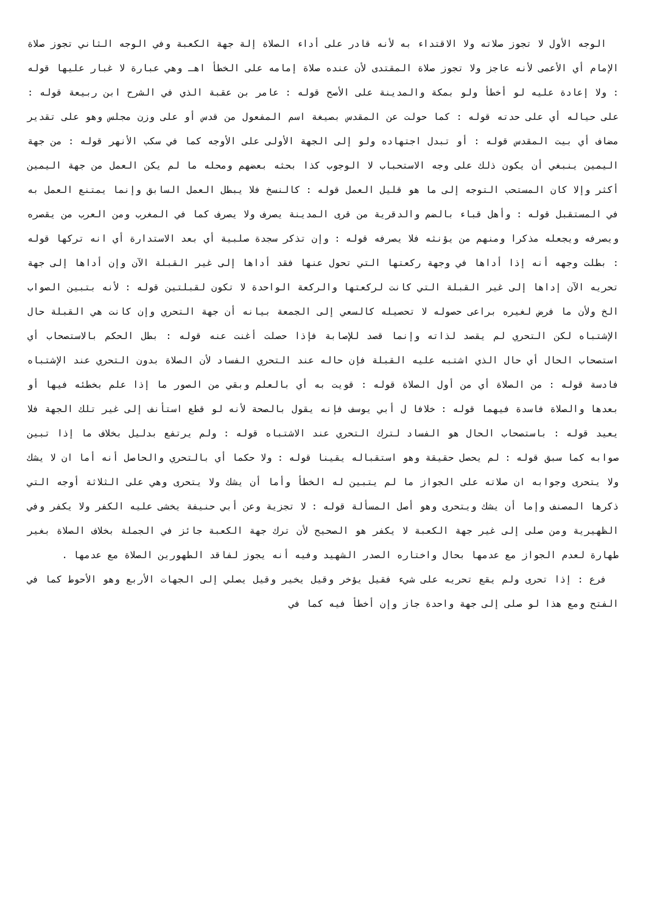الوجه الأول لا تجوز صلاته ولا الاقتداء به لأنه قادر على أداء الصلاة إلة جهة الكعبة وفي الوجه الثاني تجوز صلاة الإمام أي الأعمى لأنه عاجز ولا تجوز صلاة المقتدى لأن عنده صلاة إمامه على الخطأ اهـ وهي عبارة لا غبار عليها قوله : ولا إعادة عليه لو أخطأ ولو بمكة والمدينة على الأصح قوله : عامر بن عقبة الذي في الشرح ابن ربيعة قوله : على حياله أي على حدته قوله : كما حولت عن المقدس بصيغة اسم المفعول من قدس أو على وزن مجلس وهو على تقدير مضاف أي بيت المقدس قوله : أو تبدل اجتهاده ولو إلى الجهة الأولى على الأوجه كما في سكب الأنهر قوله : من جهة اليمين ينبغي أن يكون ذلك على وجه الاستحباب لا الوجوب كذا بحثه بعضهم ومحله ما لم يكن العمل من جهة اليمين أكثر وإلا كان المستحب التوجه إلى ما هو قليل العمل قوله : كالنسخ فلا يبطل العمل السابق وإنما يمتنع العمل به في المستقبل قوله : وأهل قباء بالضم والدقرية من قرى المدينة يصرف ولا يصرف كما في المغرب ومن العرب من يقصره ويصرفه ويجعله مذكرا ومنهم من يؤنثه فلا يصرفه قوله : وإن تذكر سجدة صلبية أي بعد الاستدارة أي انه تركها قوله : بطلت وجهه أنه إذا أداها في وجهة ركعتها التي تحول عنها فقد أداها إلى غير القبلة الآن وإن أداها إلى جهة تحريه الآن إداها إلى غير القبلة التي كانت لركعتها والركعة الواحدة لا تكون لقبلتين قوله : لأنه بتبين الصواب الخ ولأن ما فرض لغيره براعى حصوله لا تحصيله كالسعي إلى الجمعة بيانه أن جهة التحري وإن كانت هي القبلة حال الإشتباه لكن التحري لم يقصد لذاته وإنما قصد للإصابة فإذا حصلت أغنت عنه قوله : بطل الحكم بالاستصحاب أي استصحاب الحال أي حال الذي اشتبه عليه القبلة فإن حاله عند التحري الفساد لأن الصلاة بدون التحري عند الإشتباه فادسة قوله : من الصلاة أي من أول الصلاة قوله : قويت به أي بالعلم وبقي من الصور ما إذا علم بخطئه فيها أو بعدها والصلاة فاسدة فيهما قوله : خلافا ل أبي يوسف فإنه يقول بالصحة لأنه لو قطع استأنف إلى غير تلك الجهة فلا يعيد قوله : باستصحاب الحال هو الفساد لترك التحري عند الاشتباه قوله : ولم يرتفع بدليل بخلاف ما إذا تبين صوابه كما سبق قوله : لم يحصل حقيقة وهو استقباله يقينا قوله : ولا حكما أي بالتحري والحاصل أنه أما ان لا يشك ولا يتحرى وجوابه ان صلاته على الجواز ما لم يتبين له الخطأ وأما أن يشك ولا يتحرى وهي على الثلاثة أوجه التي ذكرها المصنف وإما أن يشك ويتحرى وهو أصل المسألة قوله : لا تجزية وعن أبي حنيفة يخشى عليه الكفر ولا يكفر وفي الظهيرية ومن صلى إلى غير جهة الكعبة لا يكفر هو الصحيح لأن ترك جهة الكعبة جائز في الجملة بخلاف الصلاة بغير طهارة لعدم الجواز مع عدمها بحال واختاره الصدر الشهيد وفيه أنه يجوز لفاقد الطهورين الصلاة مع عدمها .
فرع : إذا تحرى ولم يقع تحريه على شيء فقيل يؤخر وقيل يخير وقيل يصلي إلى الجهات الأربع وهو الأحوط كما في الفتح ومع هذا لو صلى إلى جهة واحدة جاز وإن أخطأ فيه كما في